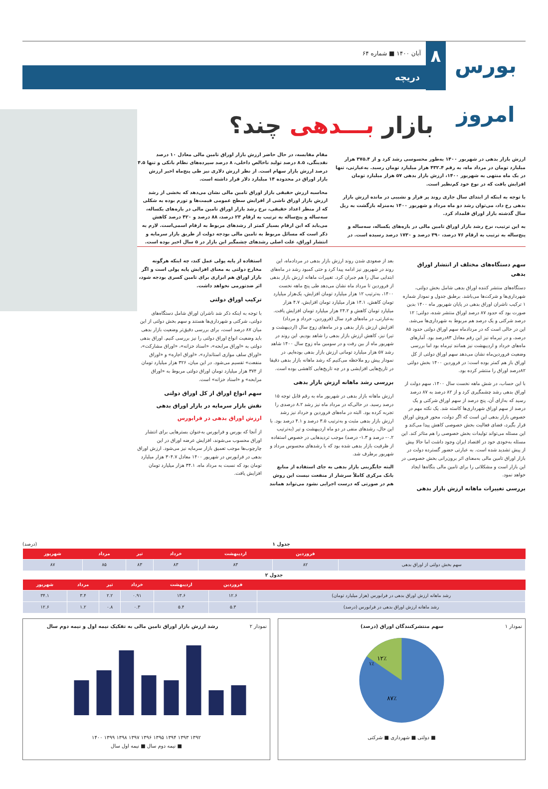بورس امروز
۸
آبان ۱۴۰۰ ■ شماره ۶۴
دریچه
بازار بـــدهی چند؟
ارزش بازار بدهی در شهریور ۱۴۰۰ به‌طور محسوسی رشد کرد و از ۳۷۵.۴ هزار میلیارد تومان در مرداد ماه، به رقم ۴۳۲.۴ هزار میلیارد تومان رسید. به‌عبارتی، تنها در یک ماه منتهی به شهریور ۱۴۰۰، ارزش بازار بدهی ۵۷ هزار میلیارد تومان افزایش یافت که در نوع خود کم‌نظیر است.
با توجه به اینکه از ابتدای سال جاری روند پر فراز و نشیبی در مانده ارزش بازار بدهی رخ داد، می‌توان رشد دو ماه مرداد و شهریور ۱۴۰۰ به‌منزله بازگشت به ریل سال گذشته بازار اوراق قلمداد کرد.
به این ترتیب، نرخ رشد بازار اوراق تامین مالی در بازه‌های یکساله، سه‌ساله و پنج‌ساله به ترتیب به ارقام ۷۶ درصد، ۳۹۰ درصد و ۱۷۳۰ درصد رسیده است. در مقام مقایسه، در حال حاضر ارزش بازار اوراق تامین مالی معادل ۱۰ درصد نقدینگی، ۸.۵ درصد تولید ناخالص داخلی، ۸ درصد سپرده‌های نظام بانکی و تنها ۴.۵ درصد ارزش بازار سهام است. از نظر ارزش دلاری نیز طی پنج‌ماه اخیر ارزش بازار اوراق در محدوده ۱۴ میلیارد دلار قرار داشته است.
محاسبه ارزش حقیقی بازار اوراق تامین مالی نشان می‌دهد که بخشی از رشد ارزش بازار اوراق ناشی از افزایش سطح عمومی قیمت‌ها و تورم بوده به شکلی که از منظر اعداد حقیقی، نرخ رشد بازار اوراق تامین مالی در بازه‌های یکساله، سه‌ساله و پنج‌ساله به ترتیب به ارقام ۲۳ درصد، ۸۸ درصد و ۴۲۰ درصد کاهش می‌یابد که این ارقام بسیار کمتر از رشدهای مربوط به ارقام اسمی‌است. لازم به ذکر است که مسائل مربوط به تامین مالی بودجه دولت از طریق بازار سرمایه و انتشار اوراق، علت اصلی رشدهای چشمگیر این بازار در ۵ سال اخیر بوده است.
سهم دستگاه‌های مختلف از انتشار اوراق بدهی
دستگاه‌های منتشر کننده اوراق بدهی شامل بخش دولتی، شهرداری‌ها و شرکت‌ها می‌باشد. برطبق جدول و نمودار شماره ۱ ترکیب ناشران اوراق بدهی در پایان شهریور ماه ۱۴۰۰ بدین صورت بود که حدود ۸۷ درصد اوراق منتشر شده، دولتی؛ ۱۲ درصد شرکتی و یک درصد هم مربوط به شهرداری‌ها می‌شد. این در حالی است که در مردادماه سهم اوراق دولتی حدود ۸۵ درصد، و در تیرماه نیز این رقم معادل ۸۳درصد بود. آمارهای ماه‌های خرداد و اردیبهشت نیز همانند تیرماه بود اما بررسی وضعیت فروردین‌ماه نشان می‌دهد سهم اوراق دولتی از کل اوراق باز هم کمتر بوده است: در فروردین ۱۴۰۰ بخش دولتی ۸۲درصد اوراق را منتشر کرده بود.
با این حساب، در شش ماهه نخست سال ۱۴۰۰، سهم دولت از اوراق بدهی رشد چشمگیری کرد و از ۸۲ درصد به ۸۷ درصد رسید که به‌ازای آن، پنج درصد از سهم اوراق شرکتی و یک درصد از سهم اوراق شهرداری‌ها کاسته شد. یک نکته مهم در خصوص بازار بدهی این است که اگر دولت، محور فروش اوراق قرار بگیرد، فضای فعالیت بخش خصوصی کاهش پیدا می‌کند و این مسئله می‌تواند تولیدات بخش خصوصی را هم متاثر کند. این مسئله به‌خودی خود در اقتصاد ایران وجود داشت اما حالا بیش از پیش تشدید شده است. به عبارتی حضور گسترده دولت در بازار اوراق تامین مالی به‌معنای اثر برون‌رانی بخش خصوصی در این بازار است و مشکلاتی را برای تامین مالی بنگاه‌ها ایجاد خواهد نمود.
بررسی تغییرات ماهانه ارزش بازار بدهی
بعد از صعودی شدن روند ارزش بازار بدهی در مردادماه، این روند در شهریور نیز ادامه پیدا کرد و حتی کمبود رشد در ماه‌های ابتدایی سال را هم جبران کرد. تغییرات ماهانه ارزش بازار بدهی از فروردین تا مرداد ماه نشان می‌دهد طی پنج ماهه نخست ۱۴۰۰، به‌ترتیب ۱۲ هزار میلیارد تومان افزایش، یک‌هزار میلیارد تومان کاهش، ۱۴.۱ هزار میلیارد تومان افزایش، ۴.۷ هزار میلیارد تومان کاهش و ۲۴.۲ هزار میلیارد تومان افزایش یافت. به‌عبارتی، در ماه‌های فرد سال (فروردین، خرداد و مرداد) افزایش ارزش بازار بدهی و در ماه‌های زوج سال (اردیبهشت و تیر) نیز، کاهش ارزش بازار بدهی را شاهد بودیم. این روند در شهریور ماه از بین رفت و در سومین ماه زوج سال ۱۴۰۰ شاهد رشد ۵۷ هزار میلیارد تومانی ارزش بازار بدهی بوده‌ایم. در نمودار پیش رو ملاحظه می‌کنیم که رشد ماهانه بازار بدهی دقیقا در تاریخ‌هایی افزایشی و در چه تاریخ‌هایی کاهشی بوده است.
بررسی رشد ماهانه ارزش بازار بدهی
ارزش ماهانه بازار بدهی در شهریور ماه به رقم قابل توجه ۱۵ درصد رسید. در حالی‌که در مرداد ماه نیز رشد ۸.۲ درصدی را تجربه کرده بود. البته در ماه‌های فروردین و خرداد نیز رشد ارزش بازار بدهی مثبت و به‌ترتیب ۳.۵ درصد و ۴.۱ درصد بود. با این حال، رشدهای منفی در دو ماه اردیبهشت و تیر (به‌ترتیب ۰.۲- درصد و ۱.۳- درصد) موجب تردیدهایی در خصوص استفاده از ظرفیت بازار بدهی شده بود که با رشدهای محسوس مرداد و شهریور برطرف شد.
البته جایگزینی بازار بدهی به جای استفاده از منابع بانک مرکزی کاملاً سرشار از منفعت نیست این روش هم در صورتی که درست اجرایی نشود می‌تواند همانند استفاده از پایه پولی عمل کند، چه اینکه هرگونه مخارج دولتی به معنای افزایش پایه پولی است و اگر بازار اوراق هم ابزاری برای تامین کسری بودجه شود، اثر ضدتورمی نخواهد داشت.
ترکیب اوراق دولتی
با توجه به اینکه ذکر شد ناشران اوراق شامل دستگاه‌های دولتی، شرکتی و شهرداری‌ها هستند و سهم بخش دولتی از این میان ۸۷ درصد است، برای بررسی دقیق‌تر وضعیت بازار بدهی باید وضعیت انواع اوراق دولتی را نیز بررسی کنیم. اوراق بدهی دولتی به «اوراق مرابحه»، «اسناد خزانه»، «اوراق مشارکت»، «اوراق سلف موازی استاندارد»، «اوراق اجاره» و «اوراق منفعت» تقسیم می‌شود. در این میان، ۳۲۶ هزار میلیارد تومان از ۳۷۴ هزار میلیارد تومان اوراق دولتی مربوط به «اوراق مرابحه» و «اسناد خزانه» است.
سهم انواع اوراق از کل اوراق دولتی
نقش بازار سرمایه در بازار اوراق بدهی
ارزش اوراق بدهی در فرابورس
از آنجا که بورس و فرابورس به‌عنوان بسترهایی برای انتشار اوراق محسوب می‌شوند، افزایش عرضه اوراق در این چارچوب‌ها موجب تعمیق بازار سرمایه نیز می‌شود. ارزش اوراق بدهی در فرابورس در شهریور ۱۴۰۰ معادل ۳۰۴.۷ هزار میلیارد تومان بود که نسبت به مرداد ماه، ۳۴.۱ هزار میلیارد تومان افزایش یافت.
جدول ۱ (درصد)
| | فروردین | اردیبهشت | خرداد | تیر | مرداد | شهریور |
| --- | --- | --- | --- | --- | --- | --- |
| سهم بخش دولتی از اوراق بدهی | ۸۲ | ۸۳ | ۸۳ | ۸۳ | ۸۵ | ۸۷ |
جدول ۲
| | فروردین | اردیبهشت | خرداد | تیر | مرداد | شهریور |
| --- | --- | --- | --- | --- | --- | --- |
| رشد ماهانه ارزش اوراق بدهی در فرابورس (هزار میلیارد تومان) | ۱۲.۶ | ۱۳.۶ | ۰.۹۱ | ۲.۲ | ۳.۴ | ۳۴.۱ |
| رشد ماهانه ارزش اوراق بدهی در فرابورس (درصد) | ۵.۳ | ۵.۴ | ۰.۳ | ۰.۸ | ۱.۲ | ۱۲.۶ |
نمودار ۱ سهم منتشرکنندگان اوراق (درصد)
۸۷٪
۱۲٪
۱٪
■ دولتی ■ شهرداری ■ شرکتی
نمودار ۲ رشد ارزش بازار اوراق تامین مالی به تفکیک نیمه اول و نیمه دوم سال
۱۳۹۲ ۱۳۹۳ ۱۳۹۴ ۱۳۹۵ ۱۳۹۶ ۱۳۹۷ ۱۳۹۸ ۱۳۹۹ ۱۴۰۰
■ نیمه دوم سال ■ نیمه اول سال